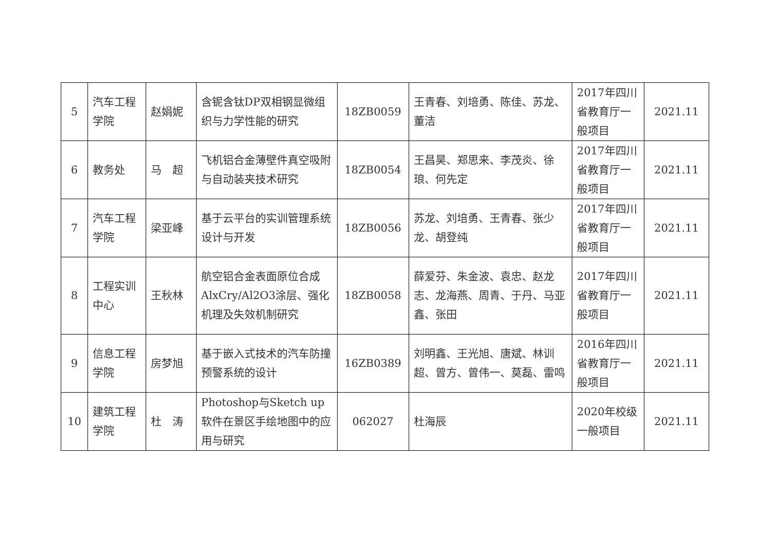| 5 | 汽车工程学院 | 赵娟妮 | 含铌含钛DP双相钢显微组织与力学性能的研究 | 18ZB0059 | 王青春、刘培勇、陈佳、苏龙、董洁 | 2017年四川省教育厅一般项目 | 2021.11 |
| 6 | 教务处 | 马 超 | 飞机铝合金薄壁件真空吸附与自动装夹技术研究 | 18ZB0054 | 王昌昊、郑思来、李茂炎、徐琅、何先定 | 2017年四川省教育厅一般项目 | 2021.11 |
| 7 | 汽车工程学院 | 梁亚峰 | 基于云平台的实训管理系统设计与开发 | 18ZB0056 | 苏龙、刘培勇、王青春、张少龙、胡登纯 | 2017年四川省教育厅一般项目 | 2021.11 |
| 8 | 工程实训中心 | 王秋林 | 航空铝合金表面原位合成AlxCry/Al2O3涂层、强化机理及失效机制研究 | 18ZB0058 | 薛爱芬、朱金波、袁忠、赵龙志、龙海燕、周青、于丹、马亚鑫、张田 | 2017年四川省教育厅一般项目 | 2021.11 |
| 9 | 信息工程学院 | 房梦旭 | 基于嵌入式技术的汽车防撞预警系统的设计 | 16ZB0389 | 刘明鑫、王光旭、唐斌、林训超、曾方、曾伟一、莫磊、雷鸣 | 2016年四川省教育厅一般项目 | 2021.11 |
| 10 | 建筑工程学院 | 杜 涛 | Photoshop与Sketch up软件在景区手绘地图中的应用与研究 | 062027 | 杜海辰 | 2020年校级一般项目 | 2021.11 |